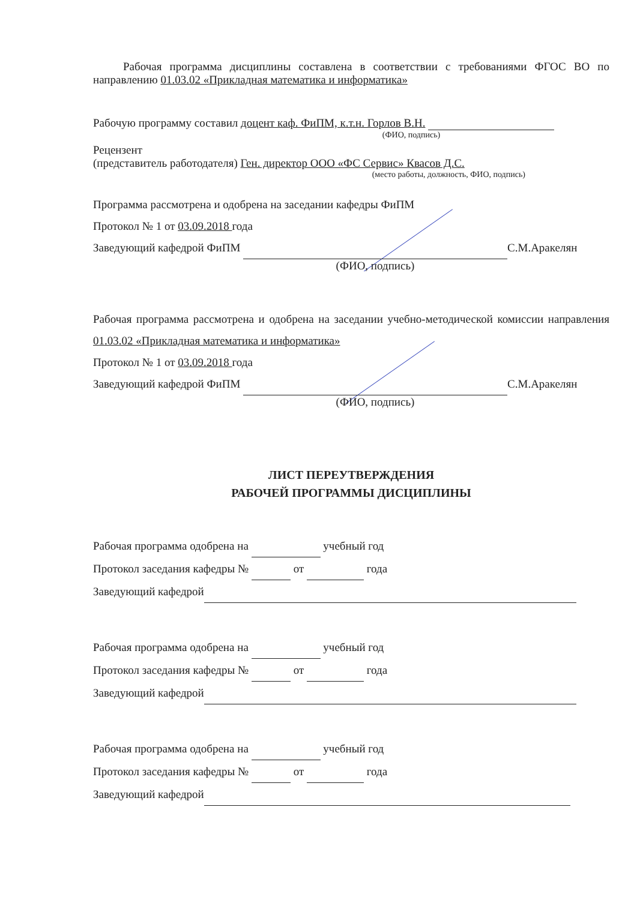Рабочая программа дисциплины составлена в соответствии с требованиями ФГОС ВО по направлению 01.03.02 «Прикладная математика и информатика»
Рабочую программу составил доцент каф. ФиПМ, к.т.н. Горлов В.Н.
(ФИО, подпись)
Рецензент
(представитель работодателя) Ген. директор ООО «ФС Сервис» Квасов Д.С.
(место работы, должность, ФИО, подпись)
Программа рассмотрена и одобрена на заседании кафедры ФиПМ
Протокол № 1 от 03.09.2018 года
Заведующий кафедрой ФиПМ С.М.Аракелян
(ФИО, подпись)
Рабочая программа рассмотрена и одобрена на заседании учебно-методической комиссии направления 01.03.02 «Прикладная математика и информатика»
Протокол № 1 от 03.09.2018 года
Заведующий кафедрой ФиПМ С.М.Аракелян
(ФИО, подпись)
ЛИСТ ПЕРЕУТВЕРЖДЕНИЯ
РАБОЧЕЙ ПРОГРАММЫ ДИСЦИПЛИНЫ
Рабочая программа одобрена на учебный год
Протокол заседания кафедры № от года
Заведующий кафедрой
Рабочая программа одобрена на учебный год
Протокол заседания кафедры № от года
Заведующий кафедрой
Рабочая программа одобрена на учебный год
Протокол заседания кафедры № от года
Заведующий кафедрой